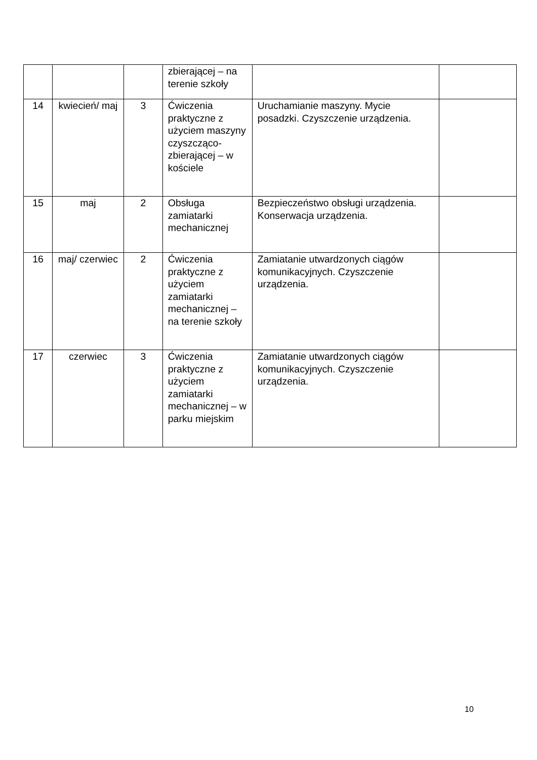| | | | zbierającej – na terenie szkoły | | |
| 14 | kwiecień/ maj | 3 | Ćwiczenia praktyczne z użyciem maszyny czyszcząco-zbierającej – w kościele | Uruchamianie maszyny. Mycie posadzki. Czyszczenie urządzenia. | |
| 15 | maj | 2 | Obsługa zamiatarki mechanicznej | Bezpieczeństwo obsługi urządzenia. Konserwacja urządzenia. | |
| 16 | maj/ czerwiec | 2 | Ćwiczenia praktyczne z użyciem zamiatarki mechanicznej – na terenie szkoły | Zamiatanie utwardzonych ciągów komunikacyjnych. Czyszczenie urządzenia. | |
| 17 | czerwiec | 3 | Ćwiczenia praktyczne z użyciem zamiatarki mechanicznej – w parku miejskim | Zamiatanie utwardzonych ciągów komunikacyjnych. Czyszczenie urządzenia. | |
10